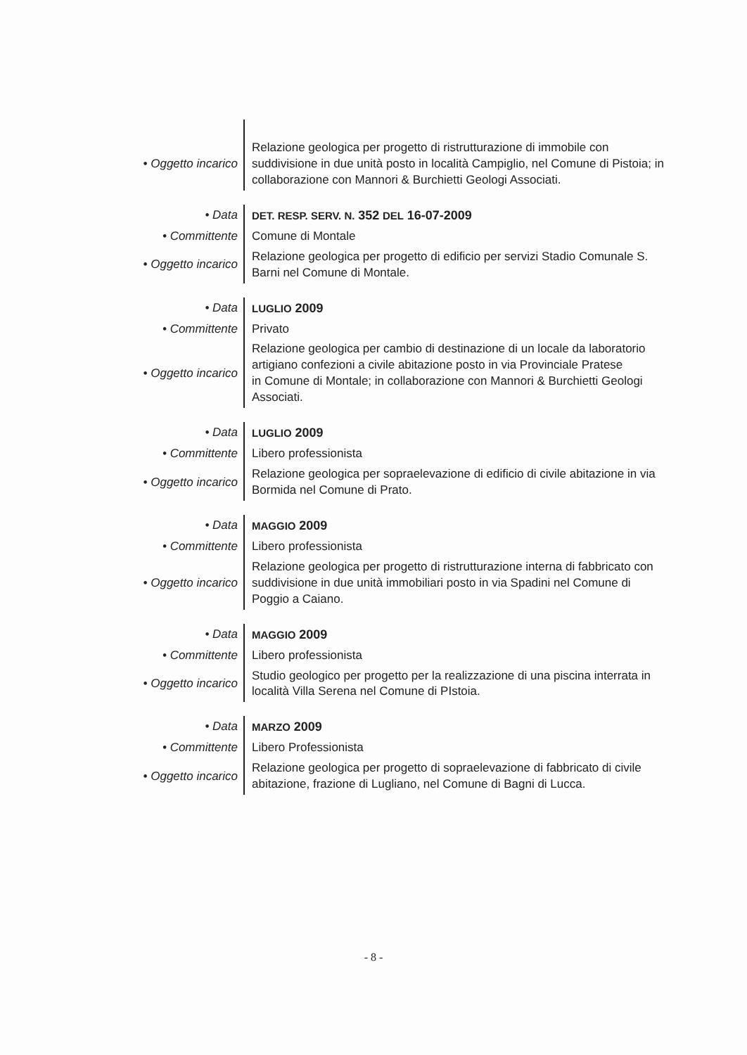| • Oggetto incarico | Relazione geologica per progetto di ristrutturazione di immobile con suddivisione in due unità posto in località Campiglio, nel Comune di Pistoia; in collaborazione con Mannori & Burchietti Geologi Associati. |
| • Data | DET. RESP. SERV. N. 352 DEL 16-07-2009 |
| • Committente | Comune di Montale |
| • Oggetto incarico | Relazione geologica per progetto di edificio per servizi Stadio Comunale S. Barni nel Comune di Montale. |
| • Data | LUGLIO 2009 |
| • Committente | Privato |
| • Oggetto incarico | Relazione geologica per cambio di destinazione di un locale da laboratorio artigiano confezioni a civile abitazione posto in via Provinciale Pratese in Comune di Montale; in collaborazione con Mannori & Burchietti Geologi Associati. |
| • Data | LUGLIO 2009 |
| • Committente | Libero professionista |
| • Oggetto incarico | Relazione geologica per sopraelevazione di edificio di civile abitazione in via Bormida nel Comune di Prato. |
| • Data | MAGGIO 2009 |
| • Committente | Libero professionista |
| • Oggetto incarico | Relazione geologica per progetto di ristrutturazione interna di fabbricato con suddivisione in due unità immobiliari posto in via Spadini nel Comune di Poggio a Caiano. |
| • Data | MAGGIO 2009 |
| • Committente | Libero professionista |
| • Oggetto incarico | Studio geologico per progetto per la realizzazione di una piscina interrata in località Villa Serena nel Comune di PIstoia. |
| • Data | MARZO 2009 |
| • Committente | Libero Professionista |
| • Oggetto incarico | Relazione geologica per progetto di sopraelevazione di fabbricato di civile abitazione, frazione di Lugliano, nel Comune di Bagni di Lucca. |
- 8 -